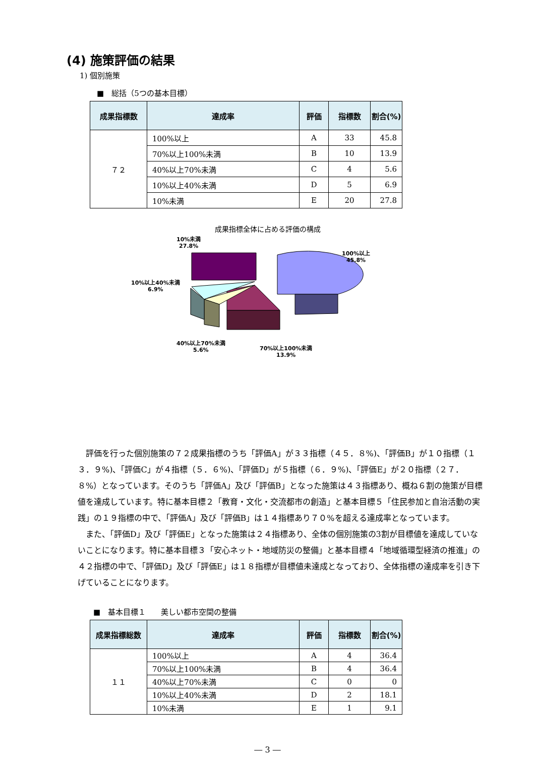(4) 施策評価の結果
1) 個別施策
■　総括（5つの基本目標）
| 成果指標数 | 達成率 | 評価 | 指標数 | 割合(%) |
| --- | --- | --- | --- | --- |
| ７２ | 100%以上 | A | 33 | 45.8 |
| | 70%以上100%未満 | B | 10 | 13.9 |
| | 40%以上70%未満 | C | 4 | 5.6 |
| | 10%以上40%未満 | D | 5 | 6.9 |
| | 10%未満 | E | 20 | 27.8 |
成果指標全体に占める評価の構成
10%未満
27.8%
100%以上
45.8%
10%以上40%未満
6.9%
40%以上70%未満
5.6%
70%以上100%未満
13.9%
　評価を行った個別施策の７２成果指標のうち「評価A」が３３指標（４５．８%)、「評価B」が１０指標（１３．９%)、「評価C」が４指標（５．６%)、「評価D」が５指標（６．９%)、「評価E」が２０指標（２７．８%）となっています。そのうち「評価A」及び「評価B」となった施策は４３指標あり、概ね６割の施策が目標値を達成しています。特に基本目標２「教育・文化・交流都市の創造」と基本目標５「住民参加と自治活動の実践」の１９指標の中で、「評価A」及び「評価B」は１４指標あり７０%を超える達成率となっています。
　また、「評価D」及び「評価E」となった施策は２４指標あり、全体の個別施策の3割が目標値を達成していないことになります。特に基本目標３「安心ネット・地域防災の整備」と基本目標４「地域循環型経済の推進」の４２指標の中で、「評価D」及び「評価E」は１８指標が目標値未達成となっており、全体指標の達成率を引き下げていることになります。
■　基本目標１　　美しい都市空間の整備
| 成果指標総数 | 達成率 | 評価 | 指標数 | 割合(%) |
| --- | --- | --- | --- | --- |
| １１ | 100%以上 | A | 4 | 36.4 |
| | 70%以上100%未満 | B | 4 | 36.4 |
| | 40%以上70%未満 | C | 0 | 0 |
| | 10%以上40%未満 | D | 2 | 18.1 |
| | 10%未満 | E | 1 | 9.1 |
― 3 ―